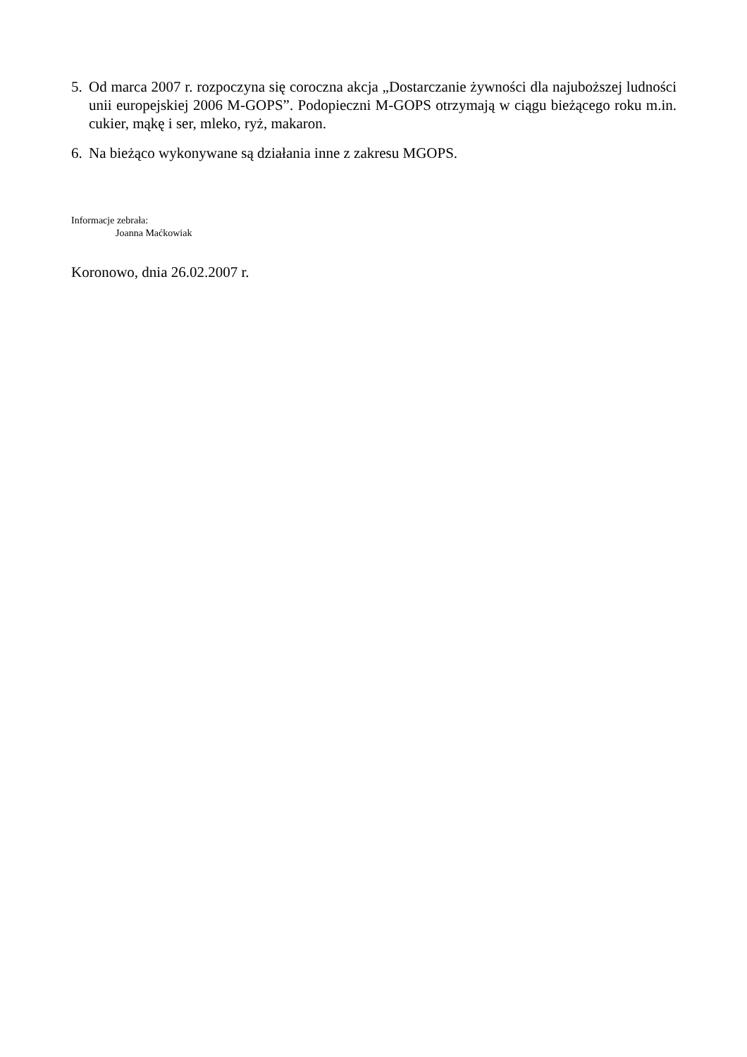5. Od marca 2007 r. rozpoczyna się coroczna akcja „Dostarczanie żywności dla najuboższej ludności unii europejskiej 2006 M-GOPS”. Podopieczni M-GOPS otrzymają w ciągu bieżącego roku m.in. cukier, mąkę i ser, mleko, ryż, makaron.
6. Na bieżąco wykonywane są działania inne z zakresu MGOPS.
Informacje zebrała:
Joanna Maćkowiak
Koronowo, dnia 26.02.2007 r.